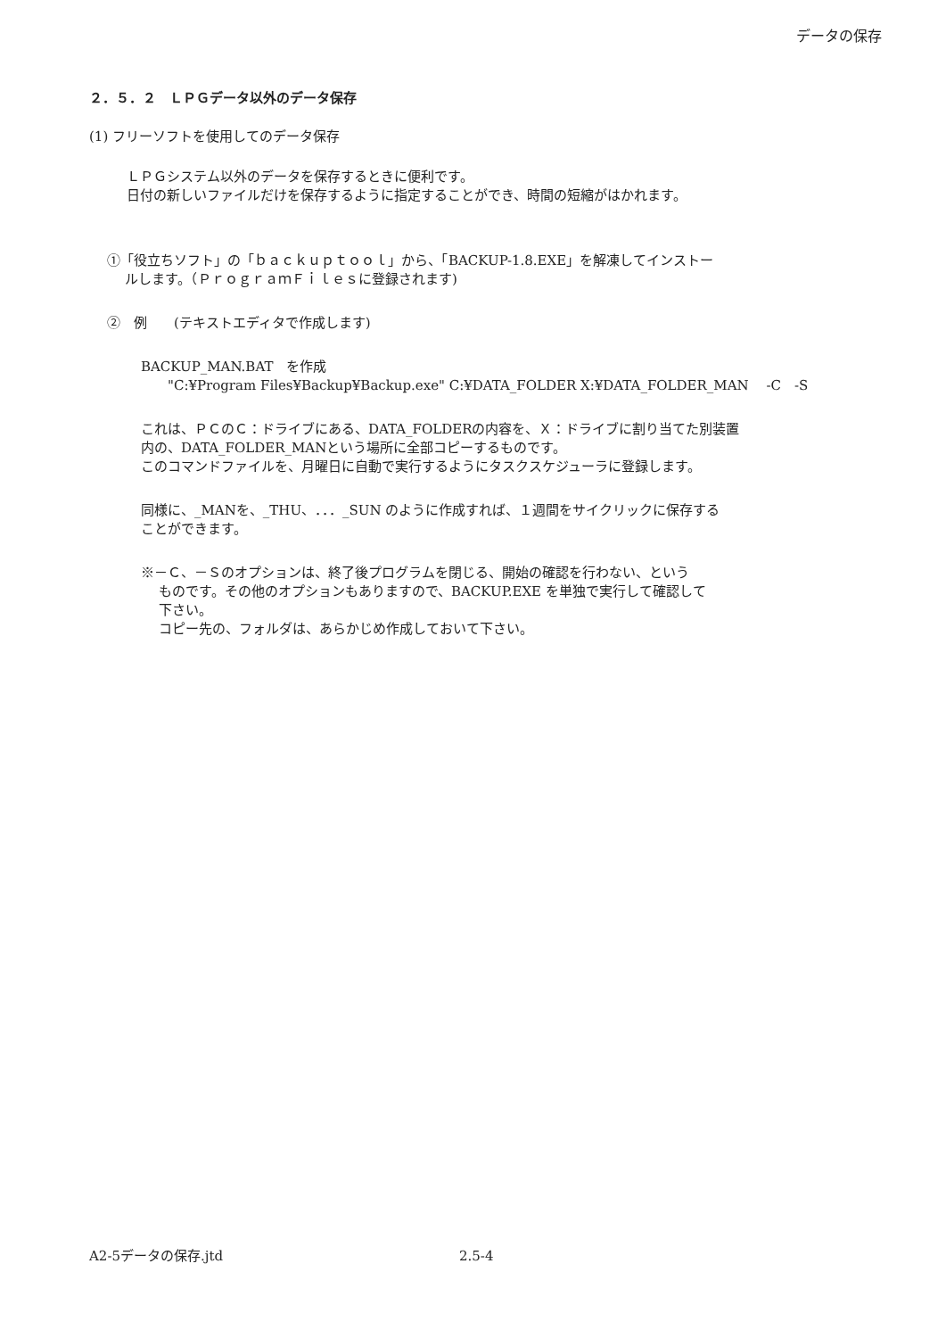データの保存
２．５．２　ＬＰＧデータ以外のデータ保存
(1) フリーソフトを使用してのデータ保存
ＬＰＧシステム以外のデータを保存するときに便利です。
日付の新しいファイルだけを保存するように指定することができ、時間の短縮がはかれます。
①「役立ちソフト」の「ｂａｃｋｕｐｔｏｏｌ」から、「BACKUP-1.8.EXE」を解凍してインストー
ルします。（ＰｒｏｇｒａｍＦｉｌｅｓに登録されます)
②　例　　(テキストエディタで作成します)
BACKUP_MAN.BAT　を作成
　　"C:¥Program Files¥Backup¥Backup.exe" C:¥DATA_FOLDER X:¥DATA_FOLDER_MAN　 -C　-S
これは、ＰＣのＣ：ドライブにある、DATA_FOLDERの内容を、Ｘ：ドライブに割り当てた別装置
内の、DATA_FOLDER_MANという場所に全部コピーするものです。
このコマンドファイルを、月曜日に自動で実行するようにタスクスケジューラに登録します。
同様に、_MANを、_THU、．．．_SUN のように作成すれば、１週間をサイクリックに保存する
ことができます。
※－Ｃ、－Ｓのオプションは、終了後プログラムを閉じる、開始の確認を行わない、という
ものです。その他のオプションもありますので、BACKUP.EXE を単独で実行して確認して
下さい。
コピー先の、フォルダは、あらかじめ作成しておいて下さい。
A2-5データの保存.jtd 2.5-4